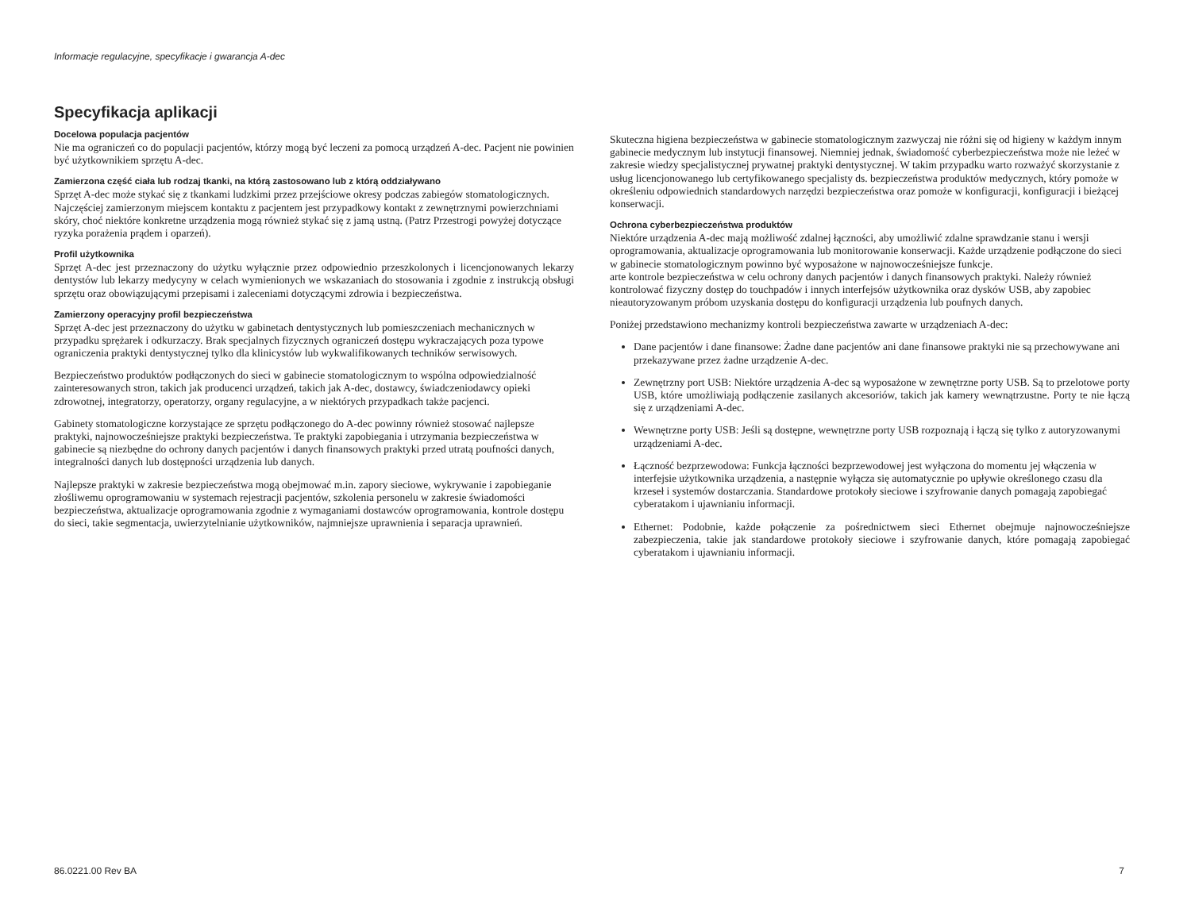Informacje regulacyjne, specyfikacje i gwarancja A-dec
Specyfikacja aplikacji
Docelowa populacja pacjentów
Nie ma ograniczeń co do populacji pacjentów, którzy mogą być leczeni za pomocą urządzeń A-dec. Pacjent nie powinien być użytkownikiem sprzętu A-dec.
Zamierzona część ciała lub rodzaj tkanki, na którą zastosowano lub z którą oddziaływano
Sprzęt A-dec może stykać się z tkankami ludzkimi przez przejściowe okresy podczas zabiegów stomatologicznych. Najczęściej zamierzonym miejscem kontaktu z pacjentem jest przypadkowy kontakt z zewnętrznymi powierzchniami skóry, choć niektóre konkretne urządzenia mogą również stykać się z jamą ustną. (Patrz Przestrogi powyżej dotyczące ryzyka porażenia prądem i oparzeń).
Profil użytkownika
Sprzęt A-dec jest przeznaczony do użytku wyłącznie przez odpowiednio przeszkolonych i licencjonowanych lekarzy dentystów lub lekarzy medycyny w celach wymienionych we wskazaniach do stosowania i zgodnie z instrukcją obsługi sprzętu oraz obowiązującymi przepisami i zaleceniami dotyczącymi zdrowia i bezpieczeństwa.
Zamierzony operacyjny profil bezpieczeństwa
Sprzęt A-dec jest przeznaczony do użytku w gabinetach dentystycznych lub pomieszczeniach mechanicznych w przypadku sprężarek i odkurzaczy. Brak specjalnych fizycznych ograniczeń dostępu wykraczających poza typowe ograniczenia praktyki dentystycznej tylko dla klinicystów lub wykwalifikowanych techników serwisowych.
Bezpieczeństwo produktów podłączonych do sieci w gabinecie stomatologicznym to wspólna odpowiedzialność zainteresowanych stron, takich jak producenci urządzeń, takich jak A-dec, dostawcy, świadczeniodawcy opieki zdrowotnej, integratorzy, operatorzy, organy regulacyjne, a w niektórych przypadkach także pacjenci.
Gabinety stomatologiczne korzystające ze sprzętu podłączonego do A-dec powinny również stosować najlepsze praktyki, najnowocześniejsze praktyki bezpieczeństwa. Te praktyki zapobiegania i utrzymania bezpieczeństwa w gabinecie są niezbędne do ochrony danych pacjentów i danych finansowych praktyki przed utratą poufności danych, integralności danych lub dostępności urządzenia lub danych.
Najlepsze praktyki w zakresie bezpieczeństwa mogą obejmować m.in. zapory sieciowe, wykrywanie i zapobieganie złośliwemu oprogramowaniu w systemach rejestracji pacjentów, szkolenia personelu w zakresie świadomości bezpieczeństwa, aktualizacje oprogramowania zgodnie z wymaganiami dostawców oprogramowania, kontrole dostępu do sieci, takie segmentacja, uwierzytelnianie użytkowników, najmniejsze uprawnienia i separacja uprawnień.
Skuteczna higiena bezpieczeństwa w gabinecie stomatologicznym zazwyczaj nie różni się od higieny w każdym innym gabinecie medycznym lub instytucji finansowej. Niemniej jednak, świadomość cyberbezpieczeństwa może nie leżeć w zakresie wiedzy specjalistycznej prywatnej praktyki dentystycznej. W takim przypadku warto rozważyć skorzystanie z usług licencjonowanego lub certyfikowanego specjalisty ds. bezpieczeństwa produktów medycznych, który pomoże w określeniu odpowiednich standardowych narzędzi bezpieczeństwa oraz pomoże w konfiguracji, konfiguracji i bieżącej konserwacji.
Ochrona cyberbezpieczeństwa produktów
Niektóre urządzenia A-dec mają możliwość zdalnej łączności, aby umożliwić zdalne sprawdzanie stanu i wersji oprogramowania, aktualizacje oprogramowania lub monitorowanie konserwacji. Każde urządzenie podłączone do sieci w gabinecie stomatologicznym powinno być wyposażone w najnowocześniejsze funkcje.
arte kontrole bezpieczeństwa w celu ochrony danych pacjentów i danych finansowych praktyki. Należy również kontrolować fizyczny dostęp do touchpadów i innych interfejsów użytkownika oraz dysków USB, aby zapobiec nieautoryzowanym próbom uzyskania dostępu do konfiguracji urządzenia lub poufnych danych.
Poniżej przedstawiono mechanizmy kontroli bezpieczeństwa zawarte w urządzeniach A-dec:
Dane pacjentów i dane finansowe: Żadne dane pacjentów ani dane finansowe praktyki nie są przechowywane ani przekazywane przez żadne urządzenie A-dec.
Zewnętrzny port USB: Niektóre urządzenia A-dec są wyposażone w zewnętrzne porty USB. Są to przelotowe porty USB, które umożliwiają podłączenie zasilanych akcesoriów, takich jak kamery wewnątrzustne. Porty te nie łączą się z urządzeniami A-dec.
Wewnętrzne porty USB: Jeśli są dostępne, wewnętrzne porty USB rozpoznają i łączą się tylko z autoryzowanymi urządzeniami A-dec.
Łączność bezprzewodowa: Funkcja łączności bezprzewodowej jest wyłączona do momentu jej włączenia w interfejsie użytkownika urządzenia, a następnie wyłącza się automatycznie po upływie określonego czasu dla krzeseł i systemów dostarczania. Standardowe protokoły sieciowe i szyfrowanie danych pomagają zapobiegać cyberatakom i ujawnianiu informacji.
Ethernet: Podobnie, każde połączenie za pośrednictwem sieci Ethernet obejmuje najnowocześniejsze zabezpieczenia, takie jak standardowe protokoły sieciowe i szyfrowanie danych, które pomagają zapobiegać cyberatakom i ujawnianiu informacji.
86.0221.00 Rev BA 7